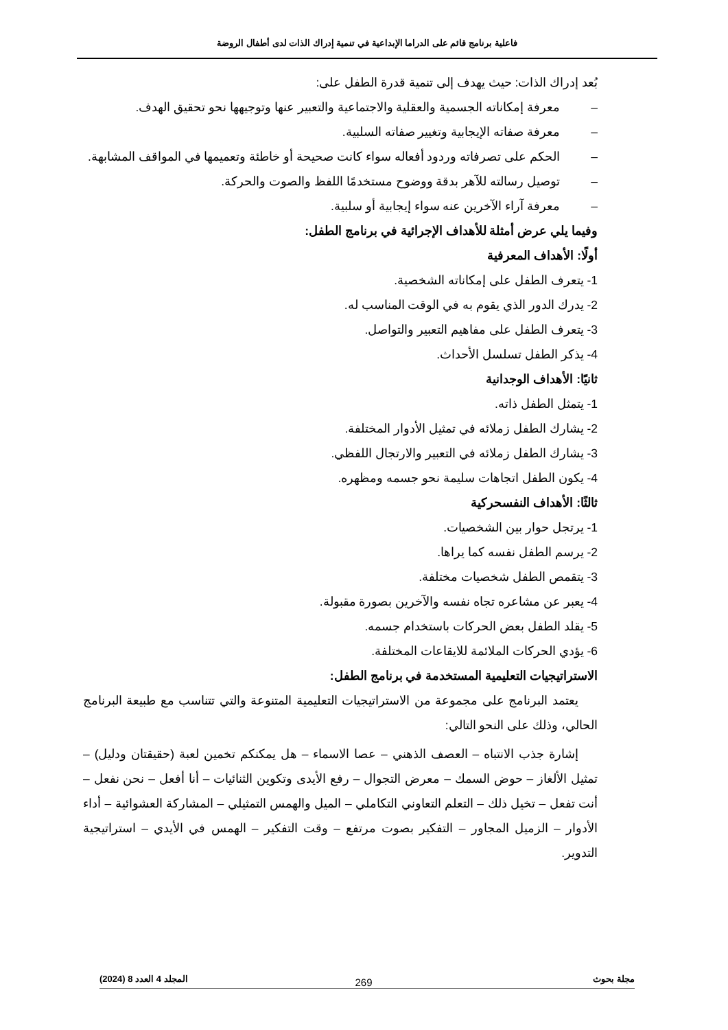فاعلية برنامج قائم على الدراما الإبداعية في تنمية إدراك الذات لدى أطفال الروضة
بُعد إدراك الذات: حيث يهدف إلى تنمية قدرة الطفل على:
– معرفة إمكاناته الجسمية والعقلية والاجتماعية والتعبير عنها وتوجيهها نحو تحقيق الهدف.
– معرفة صفاته الإيجابية وتغيير صفاته السلبية.
– الحكم على تصرفاته وردود أفعاله سواء كانت صحيحة أو خاطئة وتعميمها في المواقف المشابهة.
– توصيل رسالته للآهر بدقة ووضوح مستخدمًا اللفظ والصوت والحركة.
– معرفة آراء الآخرين عنه سواء إيجابية أو سلبية.
وفيما يلي عرض أمثلة للأهداف الإجرائية في برنامج الطفل:
أولًا: الأهداف المعرفية
1- يتعرف الطفل على إمكاناته الشخصية.
2- يدرك الدور الذي يقوم به في الوقت المناسب له.
3- يتعرف الطفل على مفاهيم التعبير والتواصل.
4- يذكر الطفل تسلسل الأحداث.
ثانيًا: الأهداف الوجدانية
1- يتمثل الطفل ذاته.
2- يشارك الطفل زملائه في تمثيل الأدوار المختلفة.
3- يشارك الطفل زملائه في التعبير والارتجال اللفظي.
4- يكون الطفل اتجاهات سليمة نحو جسمه ومظهره.
ثالثًا: الأهداف النفسحركية
1- يرتجل حوار بين الشخصيات.
2- يرسم الطفل نفسه كما يراها.
3- يتقمص الطفل شخصيات مختلفة.
4- يعبر عن مشاعره تجاه نفسه والآخرين بصورة مقبولة.
5- يقلد الطفل بعض الحركات باستخدام جسمه.
6- يؤدي الحركات الملائمة للايقاعات المختلفة.
الاستراتيجيات التعليمية المستخدمة في برنامج الطفل:
يعتمد البرنامج على مجموعة من الاستراتيجيات التعليمية المتنوعة والتي تتناسب مع طبيعة البرنامج الحالي، وذلك على النحو التالي:
إشارة جذب الانتباه – العصف الذهني – عصا الاسماء – هل يمكنكم تخمين لعبة (حقيقتان ودليل) – تمثيل الألغاز – حوض السمك – معرض التجوال – رفع الأيدى وتكوين الثنائيات – أنا أفعل – نحن نفعل – أنت تفعل – تخيل ذلك – التعلم التعاوني التكاملي – الميل والهمس التمثيلي – المشاركة العشوائية – أداء الأدوار – الزميل المجاور – التفكير بصوت مرتفع – وقت التفكير – الهمس في الأيدي – استراتيجية التدوير.
مجلة بحوث المجلد 4 العدد 8 (2024) 269